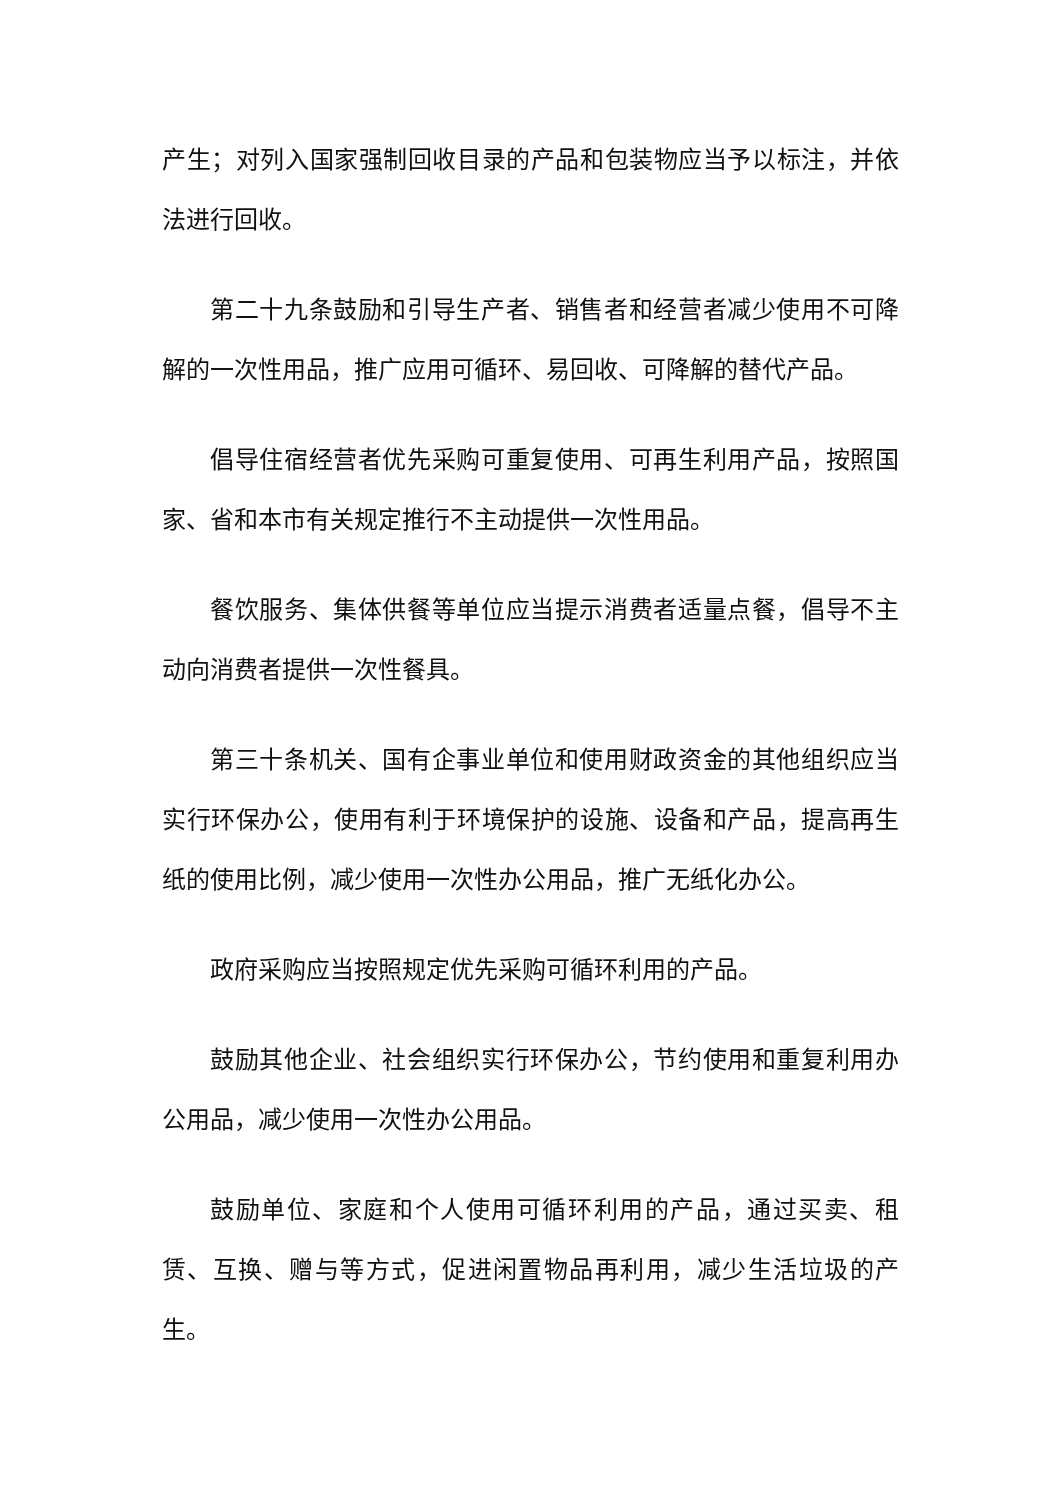产生；对列入国家强制回收目录的产品和包装物应当予以标注，并依法进行回收。
第二十九条鼓励和引导生产者、销售者和经营者减少使用不可降解的一次性用品，推广应用可循环、易回收、可降解的替代产品。
倡导住宿经营者优先采购可重复使用、可再生利用产品，按照国家、省和本市有关规定推行不主动提供一次性用品。
餐饮服务、集体供餐等单位应当提示消费者适量点餐，倡导不主动向消费者提供一次性餐具。
第三十条机关、国有企事业单位和使用财政资金的其他组织应当实行环保办公，使用有利于环境保护的设施、设备和产品，提高再生纸的使用比例，减少使用一次性办公用品，推广无纸化办公。
政府采购应当按照规定优先采购可循环利用的产品。
鼓励其他企业、社会组织实行环保办公，节约使用和重复利用办公用品，减少使用一次性办公用品。
鼓励单位、家庭和个人使用可循环利用的产品，通过买卖、租赁、互换、赠与等方式，促进闲置物品再利用，减少生活垃圾的产生。